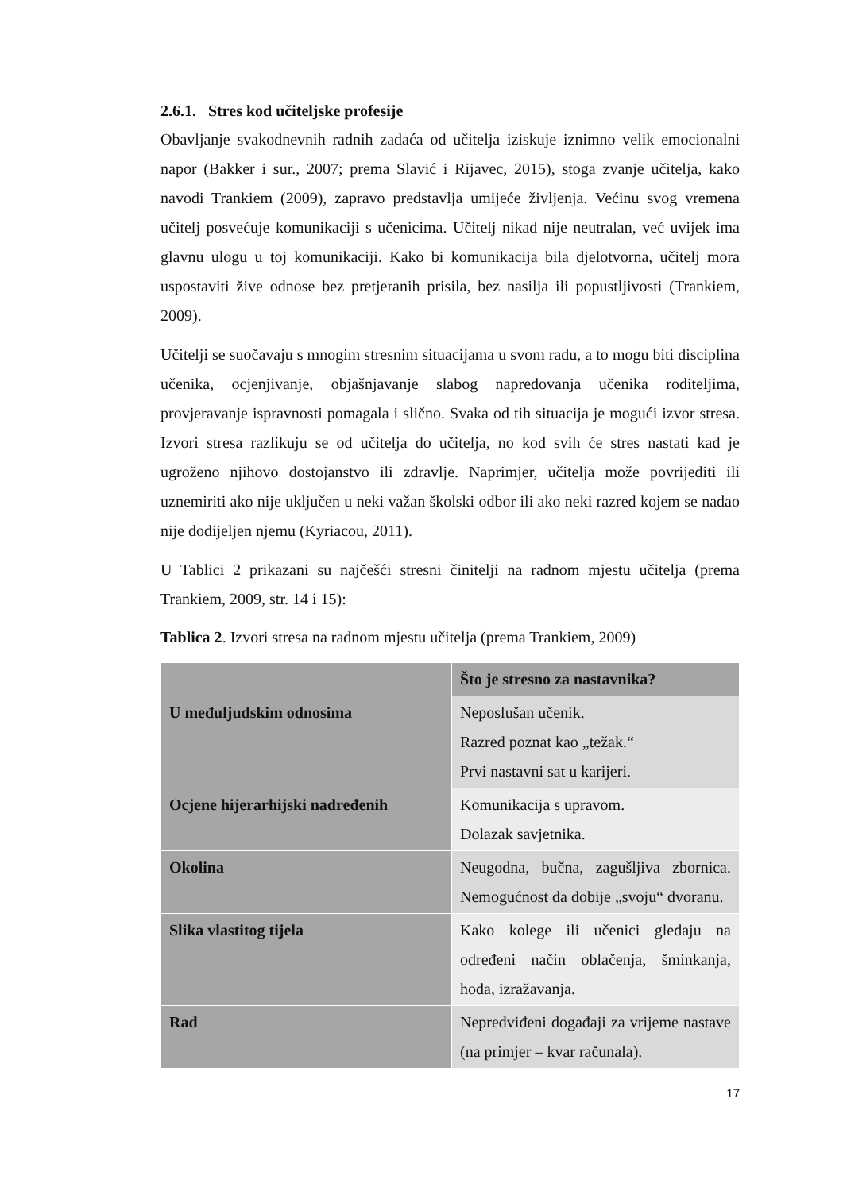2.6.1. Stres kod učiteljske profesije
Obavljanje svakodnevnih radnih zadaća od učitelja iziskuje iznimno velik emocionalni napor (Bakker i sur., 2007; prema Slavić i Rijavec, 2015), stoga zvanje učitelja, kako navodi Trankiem (2009), zapravo predstavlja umijeće življenja. Većinu svog vremena učitelj posvećuje komunikaciji s učenicima. Učitelj nikad nije neutralan, već uvijek ima glavnu ulogu u toj komunikaciji. Kako bi komunikacija bila djelotvorna, učitelj mora uspostaviti žive odnose bez pretjeranih prisila, bez nasilja ili popustljivosti (Trankiem, 2009).
Učitelji se suočavaju s mnogim stresnim situacijama u svom radu, a to mogu biti disciplina učenika, ocjenjivanje, objašnjavanje slabog napredovanja učenika roditeljima, provjeravanje ispravnosti pomagala i slično. Svaka od tih situacija je mogući izvor stresa. Izvori stresa razlikuju se od učitelja do učitelja, no kod svih će stres nastati kad je ugroženo njihovo dostojanstvo ili zdravlje. Naprimjer, učitelja može povrijediti ili uznemiriti ako nije uključen u neki važan školski odbor ili ako neki razred kojem se nadao nije dodijeljen njemu (Kyriacou, 2011).
U Tablici 2 prikazani su najčešći stresni činitelji na radnom mjestu učitelja (prema Trankiem, 2009, str. 14 i 15):
Tablica 2. Izvori stresa na radnom mjestu učitelja (prema Trankiem, 2009)
| | Što je stresno za nastavnika? |
| --- | --- |
| U međuljudskim odnosima | Neposlušan učenik. Razred poznat kao „težak.“ Prvi nastavni sat u karijeri. |
| Ocjene hijerarhijski nadređenih | Komunikacija s upravom. Dolazak savjetnika. |
| Okolina | Neugodna, bučna, zagušljiva zbornica. Nemogućnost da dobije „svoju“ dvoranu. |
| Slika vlastitog tijela | Kako kolege ili učenici gledaju na određeni način oblačenja, šminkanja, hoda, izražavanja. |
| Rad | Nepredviđeni događaji za vrijeme nastave (na primjer – kvar računala). |
17